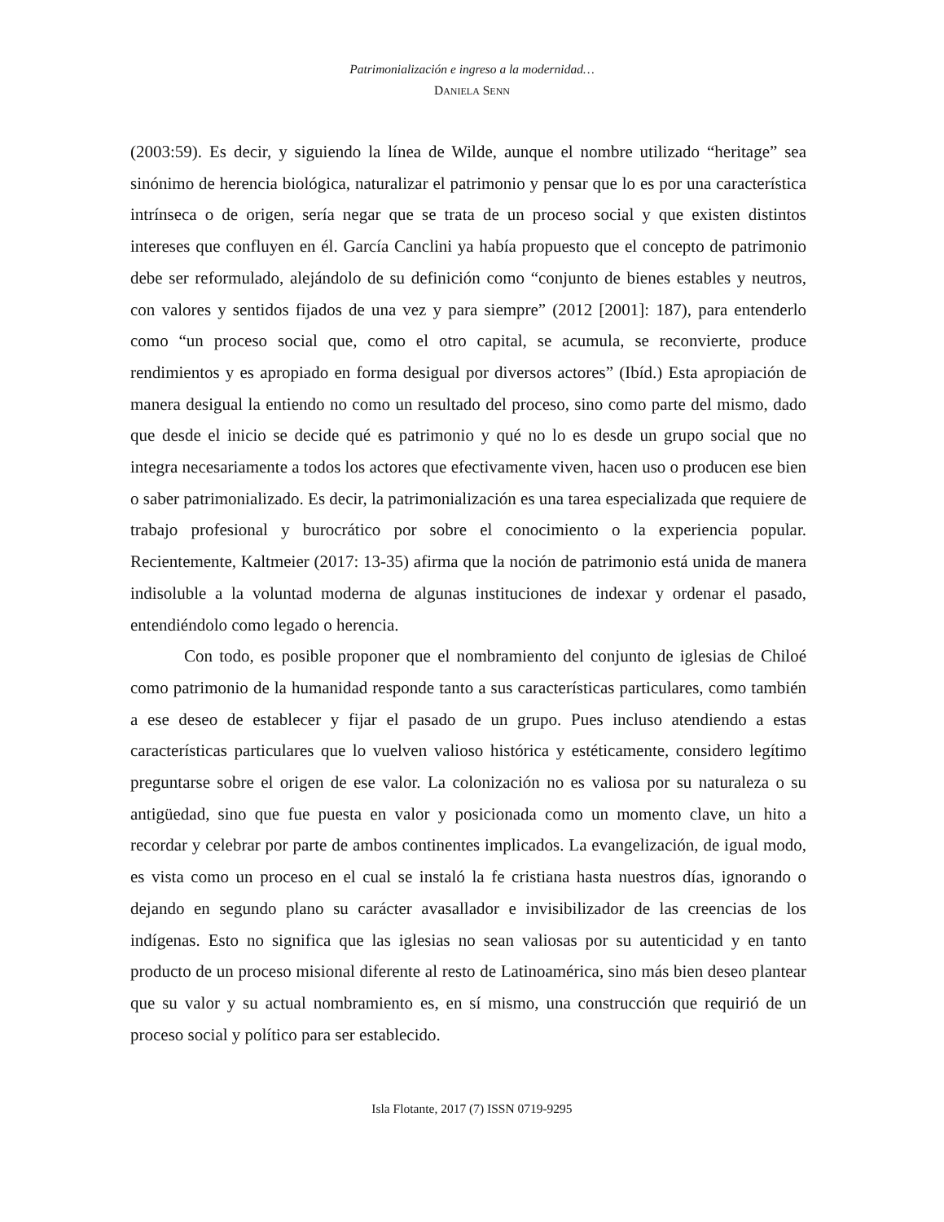Patrimonialización e ingreso a la modernidad…
DANIELA SENN
(2003:59). Es decir, y siguiendo la línea de Wilde, aunque el nombre utilizado “heritage” sea sinónimo de herencia biológica, naturalizar el patrimonio y pensar que lo es por una característica intrínseca o de origen, sería negar que se trata de un proceso social y que existen distintos intereses que confluyen en él. García Canclini ya había propuesto que el concepto de patrimonio debe ser reformulado, alejándolo de su definición como “conjunto de bienes estables y neutros, con valores y sentidos fijados de una vez y para siempre” (2012 [2001]: 187), para entenderlo como “un proceso social que, como el otro capital, se acumula, se reconvierte, produce rendimientos y es apropiado en forma desigual por diversos actores” (Ibíd.) Esta apropiación de manera desigual la entiendo no como un resultado del proceso, sino como parte del mismo, dado que desde el inicio se decide qué es patrimonio y qué no lo es desde un grupo social que no integra necesariamente a todos los actores que efectivamente viven, hacen uso o producen ese bien o saber patrimonializado. Es decir, la patrimonialización es una tarea especializada que requiere de trabajo profesional y burocrático por sobre el conocimiento o la experiencia popular. Recientemente, Kaltmeier (2017: 13-35) afirma que la noción de patrimonio está unida de manera indisoluble a la voluntad moderna de algunas instituciones de indexar y ordenar el pasado, entendiéndolo como legado o herencia.
Con todo, es posible proponer que el nombramiento del conjunto de iglesias de Chiloé como patrimonio de la humanidad responde tanto a sus características particulares, como también a ese deseo de establecer y fijar el pasado de un grupo. Pues incluso atendiendo a estas características particulares que lo vuelven valioso histórica y estéticamente, considero legítimo preguntarse sobre el origen de ese valor. La colonización no es valiosa por su naturaleza o su antigüedad, sino que fue puesta en valor y posicionada como un momento clave, un hito a recordar y celebrar por parte de ambos continentes implicados. La evangelización, de igual modo, es vista como un proceso en el cual se instaló la fe cristiana hasta nuestros días, ignorando o dejando en segundo plano su carácter avasallador e invisibilizador de las creencias de los indígenas. Esto no significa que las iglesias no sean valiosas por su autenticidad y en tanto producto de un proceso misional diferente al resto de Latinoamérica, sino más bien deseo plantear que su valor y su actual nombramiento es, en sí mismo, una construcción que requirió de un proceso social y político para ser establecido.
Isla Flotante, 2017 (7) ISSN 0719-9295